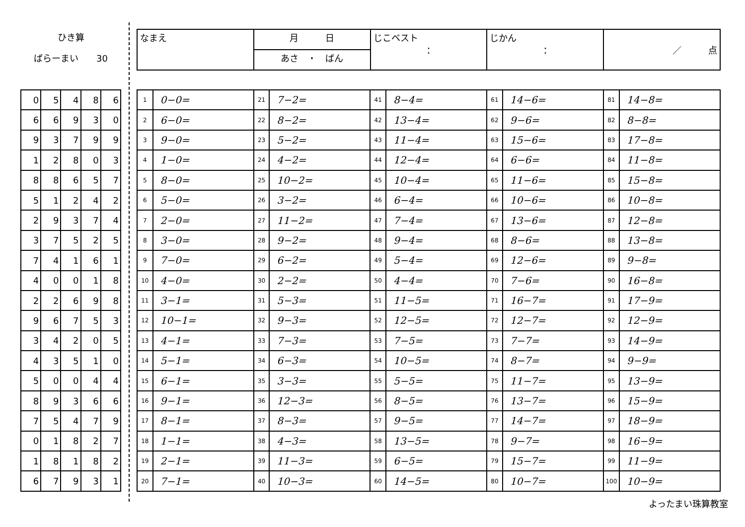ひき算
ばらーまい　　30
| なまえ | 月 日 | じこベスト ： | じかん ： | ／ 点 |
| | あさ ・ ばん | | | |
| 0 | 5 | 4 | 8 | 6 |
| 6 | 6 | 9 | 3 | 0 |
| 9 | 3 | 7 | 9 | 9 |
| 1 | 2 | 8 | 0 | 3 |
| 8 | 8 | 6 | 5 | 7 |
| 5 | 1 | 2 | 4 | 2 |
| 2 | 9 | 3 | 7 | 4 |
| 3 | 7 | 5 | 2 | 5 |
| 7 | 4 | 1 | 6 | 1 |
| 4 | 0 | 0 | 1 | 8 |
| 2 | 2 | 6 | 9 | 8 |
| 9 | 6 | 7 | 5 | 3 |
| 3 | 4 | 2 | 0 | 5 |
| 4 | 3 | 5 | 1 | 0 |
| 5 | 0 | 0 | 4 | 4 |
| 8 | 9 | 3 | 6 | 6 |
| 7 | 5 | 4 | 7 | 9 |
| 0 | 1 | 8 | 2 | 7 |
| 1 | 8 | 1 | 8 | 2 |
| 6 | 7 | 9 | 3 | 1 |
| 1 | 0−0= | 21 | 7−2= | 41 | 8−4= | 61 | 14−6= | 81 | 14−8= |
| 2 | 6−0= | 22 | 8−2= | 42 | 13−4= | 62 | 9−6= | 82 | 8−8= |
| 3 | 9−0= | 23 | 5−2= | 43 | 11−4= | 63 | 15−6= | 83 | 17−8= |
| 4 | 1−0= | 24 | 4−2= | 44 | 12−4= | 64 | 6−6= | 84 | 11−8= |
| 5 | 8−0= | 25 | 10−2= | 45 | 10−4= | 65 | 11−6= | 85 | 15−8= |
| 6 | 5−0= | 26 | 3−2= | 46 | 6−4= | 66 | 10−6= | 86 | 10−8= |
| 7 | 2−0= | 27 | 11−2= | 47 | 7−4= | 67 | 13−6= | 87 | 12−8= |
| 8 | 3−0= | 28 | 9−2= | 48 | 9−4= | 68 | 8−6= | 88 | 13−8= |
| 9 | 7−0= | 29 | 6−2= | 49 | 5−4= | 69 | 12−6= | 89 | 9−8= |
| 10 | 4−0= | 30 | 2−2= | 50 | 4−4= | 70 | 7−6= | 90 | 16−8= |
| 11 | 3−1= | 31 | 5−3= | 51 | 11−5= | 71 | 16−7= | 91 | 17−9= |
| 12 | 10−1= | 32 | 9−3= | 52 | 12−5= | 72 | 12−7= | 92 | 12−9= |
| 13 | 4−1= | 33 | 7−3= | 53 | 7−5= | 73 | 7−7= | 93 | 14−9= |
| 14 | 5−1= | 34 | 6−3= | 54 | 10−5= | 74 | 8−7= | 94 | 9−9= |
| 15 | 6−1= | 35 | 3−3= | 55 | 5−5= | 75 | 11−7= | 95 | 13−9= |
| 16 | 9−1= | 36 | 12−3= | 56 | 8−5= | 76 | 13−7= | 96 | 15−9= |
| 17 | 8−1= | 37 | 8−3= | 57 | 9−5= | 77 | 14−7= | 97 | 18−9= |
| 18 | 1−1= | 38 | 4−3= | 58 | 13−5= | 78 | 9−7= | 98 | 16−9= |
| 19 | 2−1= | 39 | 11−3= | 59 | 6−5= | 79 | 15−7= | 99 | 11−9= |
| 20 | 7−1= | 40 | 10−3= | 60 | 14−5= | 80 | 10−7= | 100 | 10−9= |
よったまい珠算教室